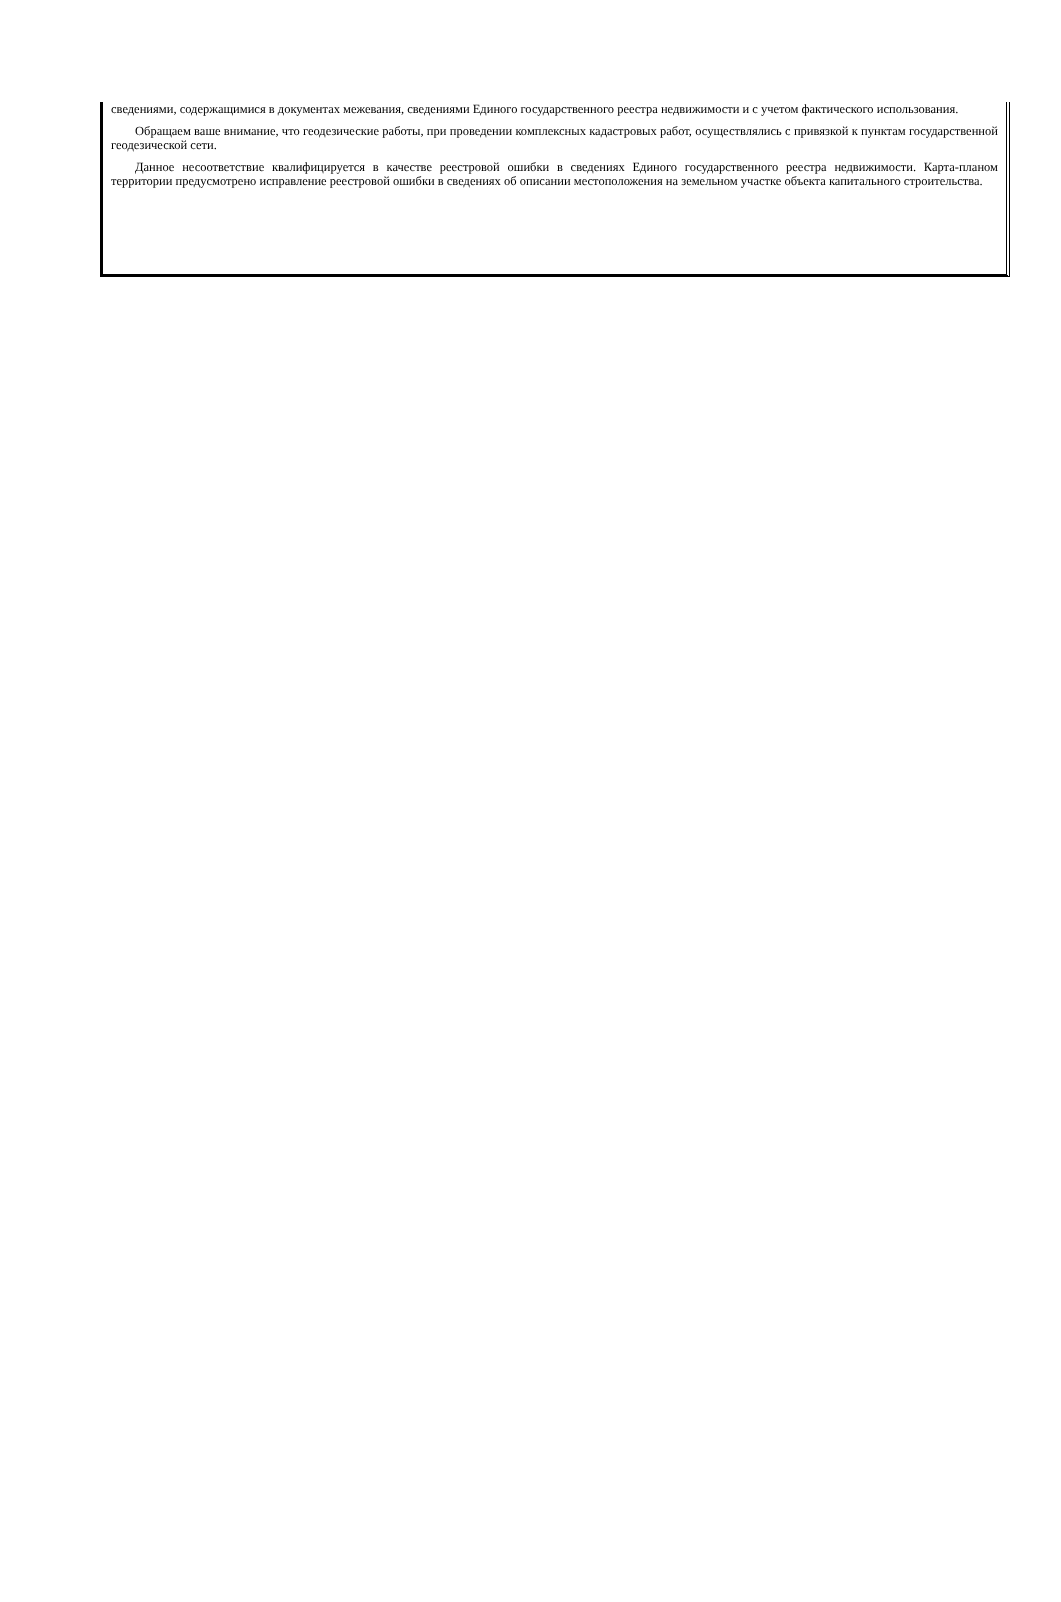сведениями, содержащимися в документах межевания, сведениями Единого государственного реестра недвижимости и с учетом фактического использования.
Обращаем ваше внимание, что геодезические работы, при проведении комплексных кадастровых работ, осуществлялись с привязкой к пунктам государственной геодезической сети.
Данное несоответствие квалифицируется в качестве реестровой ошибки в сведениях Единого государственного реестра недвижимости. Карта-планом территории предусмотрено исправление реестровой ошибки в сведениях об описании местоположения на земельном участке объекта капитального строительства.